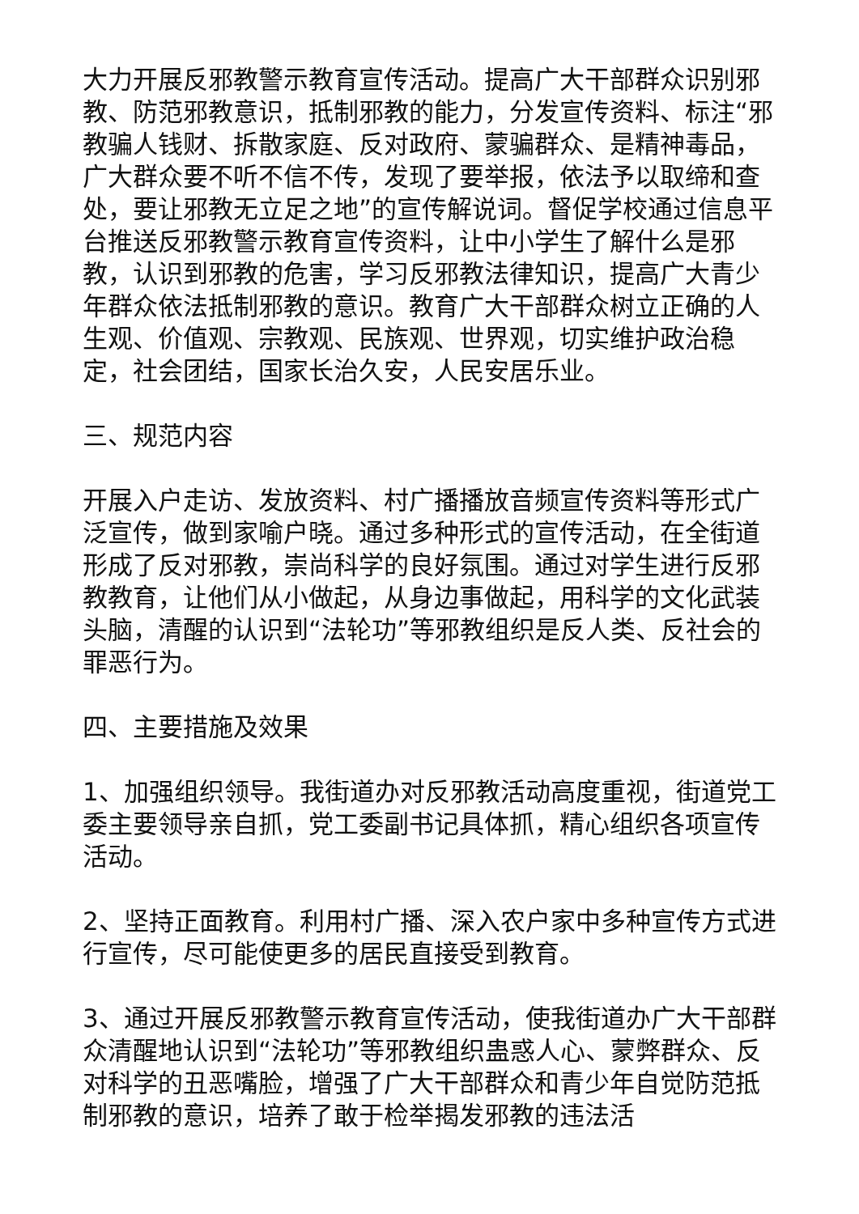大力开展反邪教警示教育宣传活动。提高广大干部群众识别邪教、防范邪教意识，抵制邪教的能力，分发宣传资料、标注“邪教骗人钱财、拆散家庭、反对政府、蒙骗群众、是精神毒品，广大群众要不听不信不传，发现了要举报，依法予以取缔和查处，要让邪教无立足之地”的宣传解说词。督促学校通过信息平台推送反邪教警示教育宣传资料，让中小学生了解什么是邪教，认识到邪教的危害，学习反邪教法律知识，提高广大青少年群众依法抵制邪教的意识。教育广大干部群众树立正确的人生观、价值观、宗教观、民族观、世界观，切实维护政治稳定，社会团结，国家长治久安，人民安居乐业。
三、规范内容
开展入户走访、发放资料、村广播播放音频宣传资料等形式广泛宣传，做到家喻户晓。通过多种形式的宣传活动，在全街道形成了反对邪教，崇尚科学的良好氛围。通过对学生进行反邪教教育，让他们从小做起，从身边事做起，用科学的文化武装头脑，清醒的认识到“法轮功”等邪教组织是反人类、反社会的罪恶行为。
四、主要措施及效果
1、加强组织领导。我街道办对反邪教活动高度重视，街道党工委主要领导亲自抓，党工委副书记具体抓，精心组织各项宣传活动。
2、坚持正面教育。利用村广播、深入农户家中多种宣传方式进行宣传，尽可能使更多的居民直接受到教育。
3、通过开展反邪教警示教育宣传活动，使我街道办广大干部群众清醒地认识到“法轮功”等邪教组织蛊惑人心、蒙弊群众、反对科学的丑恶嘴脸，增强了广大干部群众和青少年自觉防范抵制邪教的意识，培养了敢于检举揭发邪教的违法活